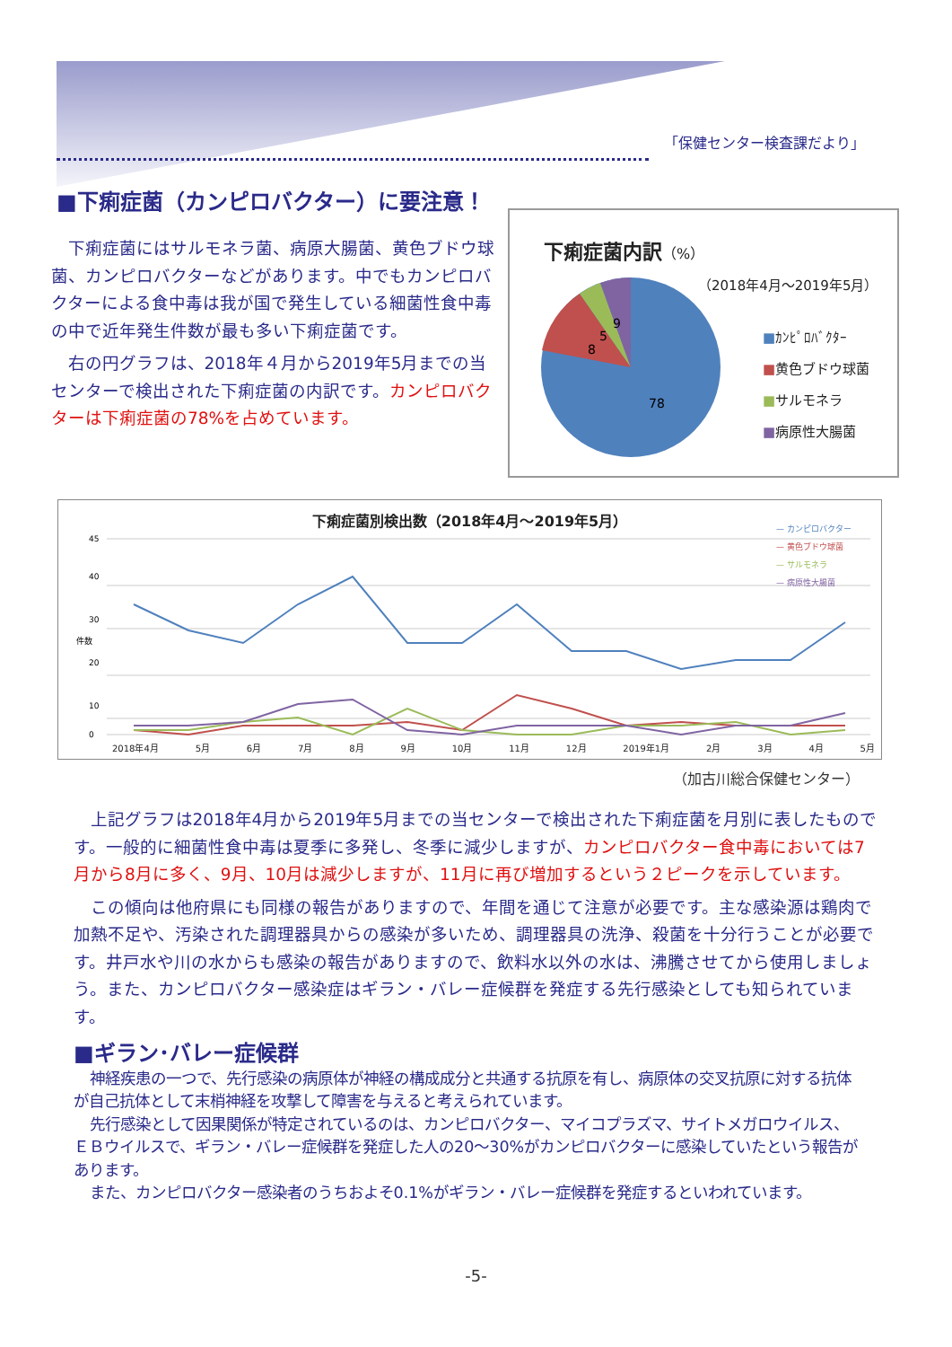「保健センター検査課だより」
■下痢症菌（カンピロバクター）に要注意！
下痢症菌にはサルモネラ菌、病原大腸菌、黄色ブドウ球菌、カンピロバクターなどがあります。中でもカンピロバクターによる食中毒は我が国で発生している細菌性食中毒の中で近年発生件数が最も多い下痢症菌です。
右の円グラフは、2018年４月から2019年5月までの当センターで検出された下痢症菌の内訳です。カンピロバクターは下痢症菌の78%を占めています。
下痢症菌内訳（%）
（2018年4月～2019年5月）
78
8
5
9
■ｶﾝﾋﾟﾛﾊﾞｸﾀｰ
■黄色ブドウ球菌
■サルモネラ
■病原性大腸菌
下痢症菌別検出数（2018年4月～2019年5月）
0
10
20
30
40
45
件数
— カンピロバクター
— 黄色ブドウ球菌
— サルモネラ
— 病原性大腸菌
2018年4月 5月 6月 7月 8月 9月 10月 11月 12月 2019年1月 2月 3月 4月 5月
（加古川総合保健センター）
上記グラフは2018年4月から2019年5月までの当センターで検出された下痢症菌を月別に表したものです。一般的に細菌性食中毒は夏季に多発し、冬季に減少しますが、カンピロバクター食中毒においては7月から8月に多く、9月、10月は減少しますが、11月に再び増加するという２ピークを示しています。
この傾向は他府県にも同様の報告がありますので、年間を通じて注意が必要です。主な感染源は鶏肉で加熱不足や、汚染された調理器具からの感染が多いため、調理器具の洗浄、殺菌を十分行うことが必要です。井戸水や川の水からも感染の報告がありますので、飲料水以外の水は、沸騰させてから使用しましょう。また、カンピロバクター感染症はギラン・バレー症候群を発症する先行感染としても知られています。
■ギラン･バレー症候群
神経疾患の一つで、先行感染の病原体が神経の構成成分と共通する抗原を有し、病原体の交叉抗原に対する抗体が自己抗体として末梢神経を攻撃して障害を与えると考えられています。
先行感染として因果関係が特定されているのは、カンピロバクター、マイコプラズマ、サイトメガロウイルス、ＥＢウイルスで、ギラン・バレー症候群を発症した人の20～30%がカンピロバクターに感染していたという報告があります。
また、カンピロバクター感染者のうちおよそ0.1%がギラン・バレー症候群を発症するといわれています。
-5-